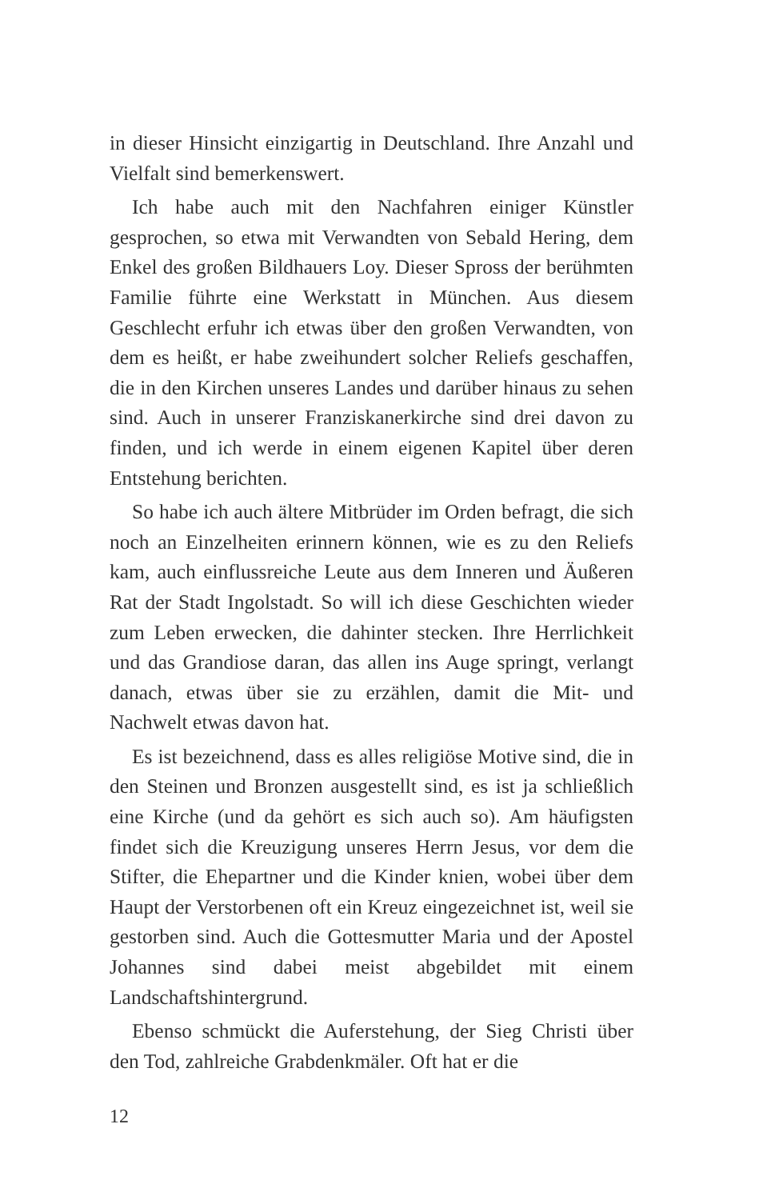in dieser Hinsicht einzigartig in Deutschland. Ihre Anzahl und Vielfalt sind bemerkenswert.
Ich habe auch mit den Nachfahren einiger Künstler gesprochen, so etwa mit Verwandten von Sebald Hering, dem Enkel des großen Bildhauers Loy. Dieser Spross der berühmten Familie führte eine Werkstatt in München. Aus diesem Geschlecht erfuhr ich etwas über den großen Verwandten, von dem es heißt, er habe zweihundert solcher Reliefs geschaffen, die in den Kirchen unseres Landes und darüber hinaus zu sehen sind. Auch in unserer Franziskanerkirche sind drei davon zu finden, und ich werde in einem eigenen Kapitel über deren Entstehung berichten.
So habe ich auch ältere Mitbrüder im Orden befragt, die sich noch an Einzelheiten erinnern können, wie es zu den Reliefs kam, auch einflussreiche Leute aus dem Inneren und Äußeren Rat der Stadt Ingolstadt. So will ich diese Geschichten wieder zum Leben erwecken, die dahinter stecken. Ihre Herrlichkeit und das Grandiose daran, das allen ins Auge springt, verlangt danach, etwas über sie zu erzählen, damit die Mit- und Nachwelt etwas davon hat.
Es ist bezeichnend, dass es alles religiöse Motive sind, die in den Steinen und Bronzen ausgestellt sind, es ist ja schließlich eine Kirche (und da gehört es sich auch so). Am häufigsten findet sich die Kreuzigung unseres Herrn Jesus, vor dem die Stifter, die Ehepartner und die Kinder knien, wobei über dem Haupt der Verstorbenen oft ein Kreuz eingezeichnet ist, weil sie gestorben sind. Auch die Gottesmutter Maria und der Apostel Johannes sind dabei meist abgebildet mit einem Landschaftshintergrund.
Ebenso schmückt die Auferstehung, der Sieg Christi über den Tod, zahlreiche Grabdenkmäler. Oft hat er die
12